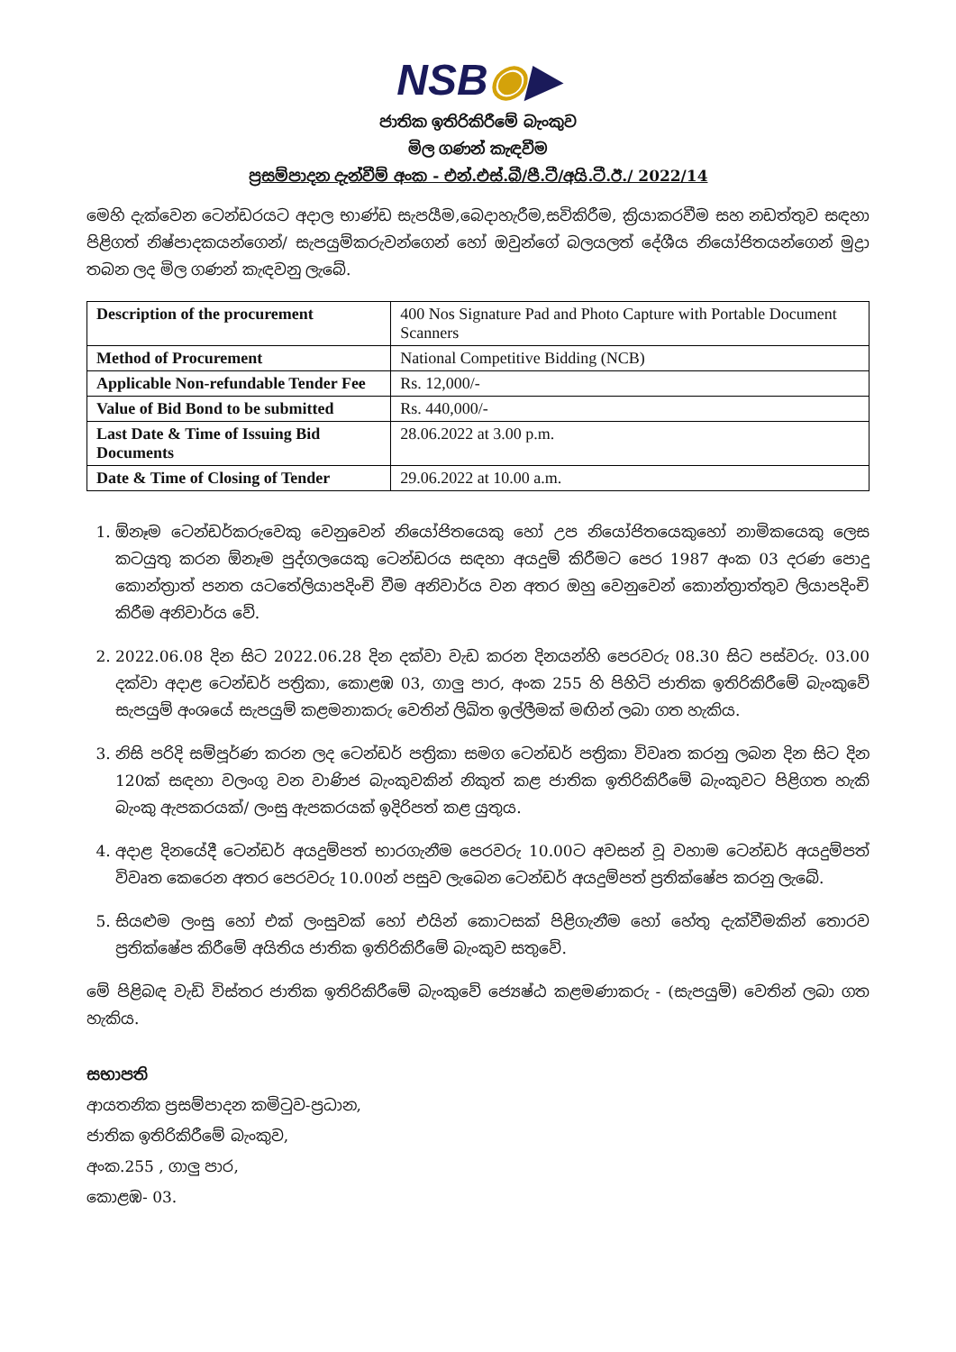NSB◉▶
ජාතික ඉතිරිකිරීමේ බැංකුව
මිල ගණන් කැඳවීම
ප්‍රසම්පාදන දැන්වීම් අංක - එන්.එස්.බී/පී.ටී/අයි.ටී.ඊ./ 2022/14
මෙහි දැක්වෙන ටෙන්ඩරයට අදාල භාණ්ඩ සැපයීම,බෙදාහැරීම,සවිකිරීම, ක්‍රියාකරවීම සහ නඩත්තුව සඳහා පිළිගත් නිෂ්පාදකයන්ගෙන්/ සැපයුම්කරුවන්ගෙන් හෝ ඔවුන්ගේ බලයලත් දේශීය නියෝජිතයන්ගෙන් මුද්‍රා තබන ලද මිල ගණන් කැඳවනු ලැබේ.
| Description of the procurement | 400 Nos Signature Pad and Photo Capture with Portable Document Scanners |
| Method of Procurement | National Competitive Bidding (NCB) |
| Applicable Non-refundable Tender Fee | Rs. 12,000/- |
| Value of Bid Bond to be submitted | Rs. 440,000/- |
| Last Date & Time of Issuing Bid Documents | 28.06.2022 at 3.00 p.m. |
| Date & Time of Closing of Tender | 29.06.2022 at 10.00 a.m. |
1. ඕනෑම ටෙන්ඩර්කරුවෙකු වෙනුවෙන් නියෝජිතයෙකු හෝ උප නියෝජිතයෙකුහෝ නාමිකයෙකු ලෙස කටයුතු කරන ඕනෑම පුද්ගලයෙකු ටෙන්ඩරය සඳහා අයදුම් කිරීමට පෙර 1987 අංක 03 දරණ පොදු කොන්ත්‍රාත් පනත යටතේලියාපදිංචි වීම අනිවාර්ය වන අතර ඔහු වෙනුවෙන් කොන්ත්‍රාත්තුව ලියාපදිංචි කිරීම අනිවාර්ය වේ.
2. 2022.06.08 දින සිට 2022.06.28 දින දක්වා වැඩ කරන දිනයන්හි පෙරවරු 08.30 සිට පස්වරු. 03.00 දක්වා අදාළ ටෙන්ඩර් පත්‍රිකා, කොළඹ 03, ගාලු පාර, අංක 255 හි පිහිටි ජාතික ඉතිරිකිරීමේ බැංකුවේ සැපයුම් අංශයේ සැපයුම් කළමනාකරු වෙතින් ලිඛිත ඉල්ලීමක් මඟින් ලබා ගත හැකිය.
3. නිසි පරිදි සම්පූර්ණ කරන ලද ටෙන්ඩර් පත්‍රිකා සමග ටෙන්ඩර් පත්‍රිකා විවෘත කරනු ලබන දින සිට දින 120ක් සඳහා වලංගු වන වාණිජ බැංකුවකින් නිකුත් කළ ජාතික ඉතිරිකිරීමේ බැංකුවට පිළිගත හැකි බැංකු ඇපකරයක්/ ලංසු ඇපකරයක් ඉදිරිපත් කළ යුතුය.
4. අදාළ දිනයේදී ටෙන්ඩර් අයදුම්පත් භාරගැනීම පෙරවරු 10.00ට අවසන් වූ වහාම ටෙන්ඩර් අයදුම්පත් විවෘත කෙරෙන අතර පෙරවරු 10.00න් පසුව ලැබෙන ටෙන්ඩර් අයදුම්පත් ප්‍රතික්ෂේප කරනු ලැබේ.
5. සියළුම ලංසු හෝ එක් ලංසුවක් හෝ එයින් කොටසක් පිළිගැනීම හෝ හේතු දැක්වීමකින් තොරව ප්‍රතික්ෂේප කිරීමේ අයිතිය ජාතික ඉතිරිකිරීමේ බැංකුව සතුවේ.
මේ පිළිබඳ වැඩි විස්තර ජාතික ඉතිරිකිරීමේ බැංකුවේ ජ්‍යෙෂ්ඨ කළමණාකරු - (සැපයුම්) වෙතින් ලබා ගත හැකිය.
සභාපති
ආයතනික ප්‍රසම්පාදන කමිටුව-ප්‍රධාන,
ජාතික ඉතිරිකිරීමේ බැංකුව,
අංක.255 , ගාලු පාර,
කොළඹ- 03.